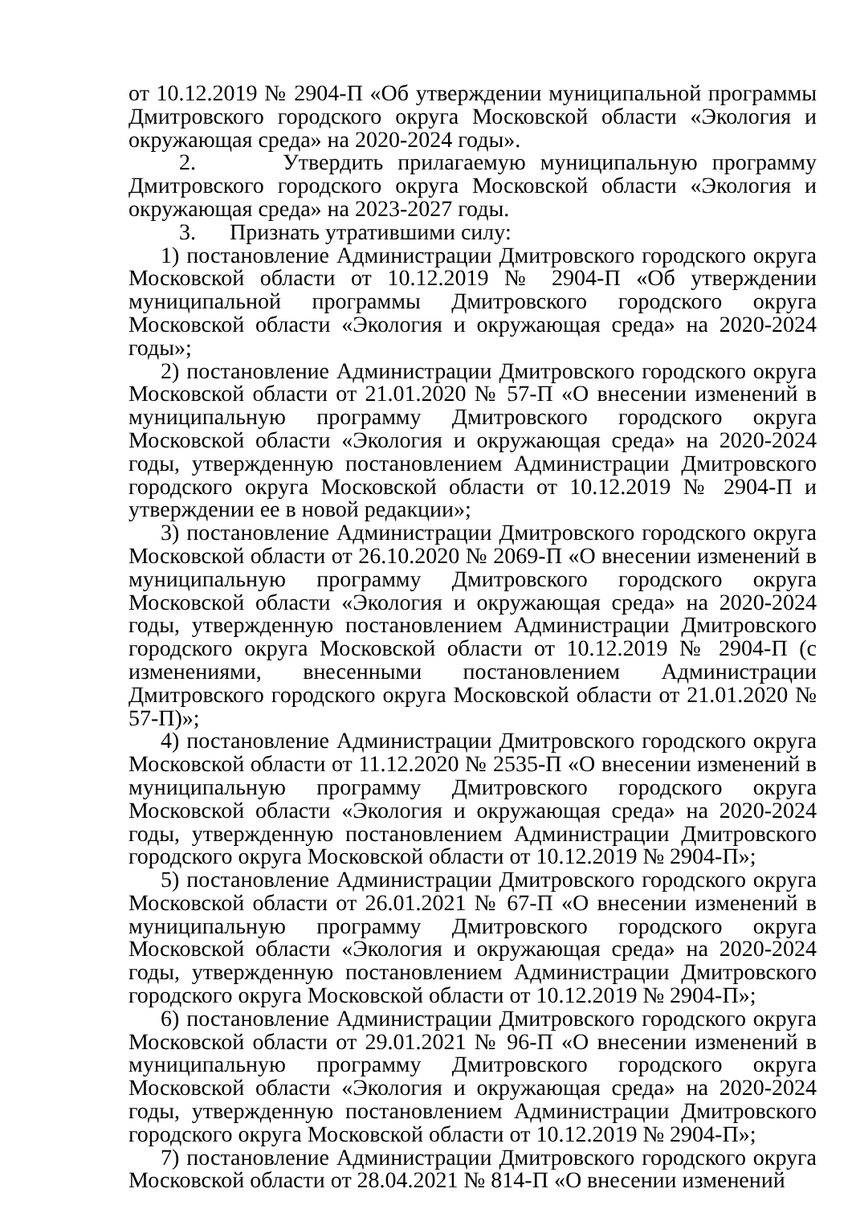от 10.12.2019 № 2904-П «Об утверждении муниципальной программы Дмитровского городского округа Московской области «Экология и окружающая среда» на 2020-2024 годы».
2. Утвердить прилагаемую муниципальную программу Дмитровского городского округа Московской области «Экология и окружающая среда» на 2023-2027 годы.
3. Признать утратившими силу:
1) постановление Администрации Дмитровского городского округа Московской области от 10.12.2019 № 2904-П «Об утверждении муниципальной программы Дмитровского городского округа Московской области «Экология и окружающая среда» на 2020-2024 годы»;
2) постановление Администрации Дмитровского городского округа Московской области от 21.01.2020 № 57-П «О внесении изменений в муниципальную программу Дмитровского городского округа Московской области «Экология и окружающая среда» на 2020-2024 годы, утвержденную постановлением Администрации Дмитровского городского округа Московской области от 10.12.2019 № 2904-П и утверждении ее в новой редакции»;
3) постановление Администрации Дмитровского городского округа Московской области от 26.10.2020 № 2069-П «О внесении изменений в муниципальную программу Дмитровского городского округа Московской области «Экология и окружающая среда» на 2020-2024 годы, утвержденную постановлением Администрации Дмитровского городского округа Московской области от 10.12.2019 № 2904-П (с изменениями, внесенными постановлением Администрации Дмитровского городского округа Московской области от 21.01.2020 № 57-П)»;
4) постановление Администрации Дмитровского городского округа Московской области от 11.12.2020 № 2535-П «О внесении изменений в муниципальную программу Дмитровского городского округа Московской области «Экология и окружающая среда» на 2020-2024 годы, утвержденную постановлением Администрации Дмитровского городского округа Московской области от 10.12.2019 № 2904-П»;
5) постановление Администрации Дмитровского городского округа Московской области от 26.01.2021 № 67-П «О внесении изменений в муниципальную программу Дмитровского городского округа Московской области «Экология и окружающая среда» на 2020-2024 годы, утвержденную постановлением Администрации Дмитровского городского округа Московской области от 10.12.2019 № 2904-П»;
6) постановление Администрации Дмитровского городского округа Московской области от 29.01.2021 № 96-П «О внесении изменений в муниципальную программу Дмитровского городского округа Московской области «Экология и окружающая среда» на 2020-2024 годы, утвержденную постановлением Администрации Дмитровского городского округа Московской области от 10.12.2019 № 2904-П»;
7) постановление Администрации Дмитровского городского округа Московской области от 28.04.2021 № 814-П «О внесении изменений